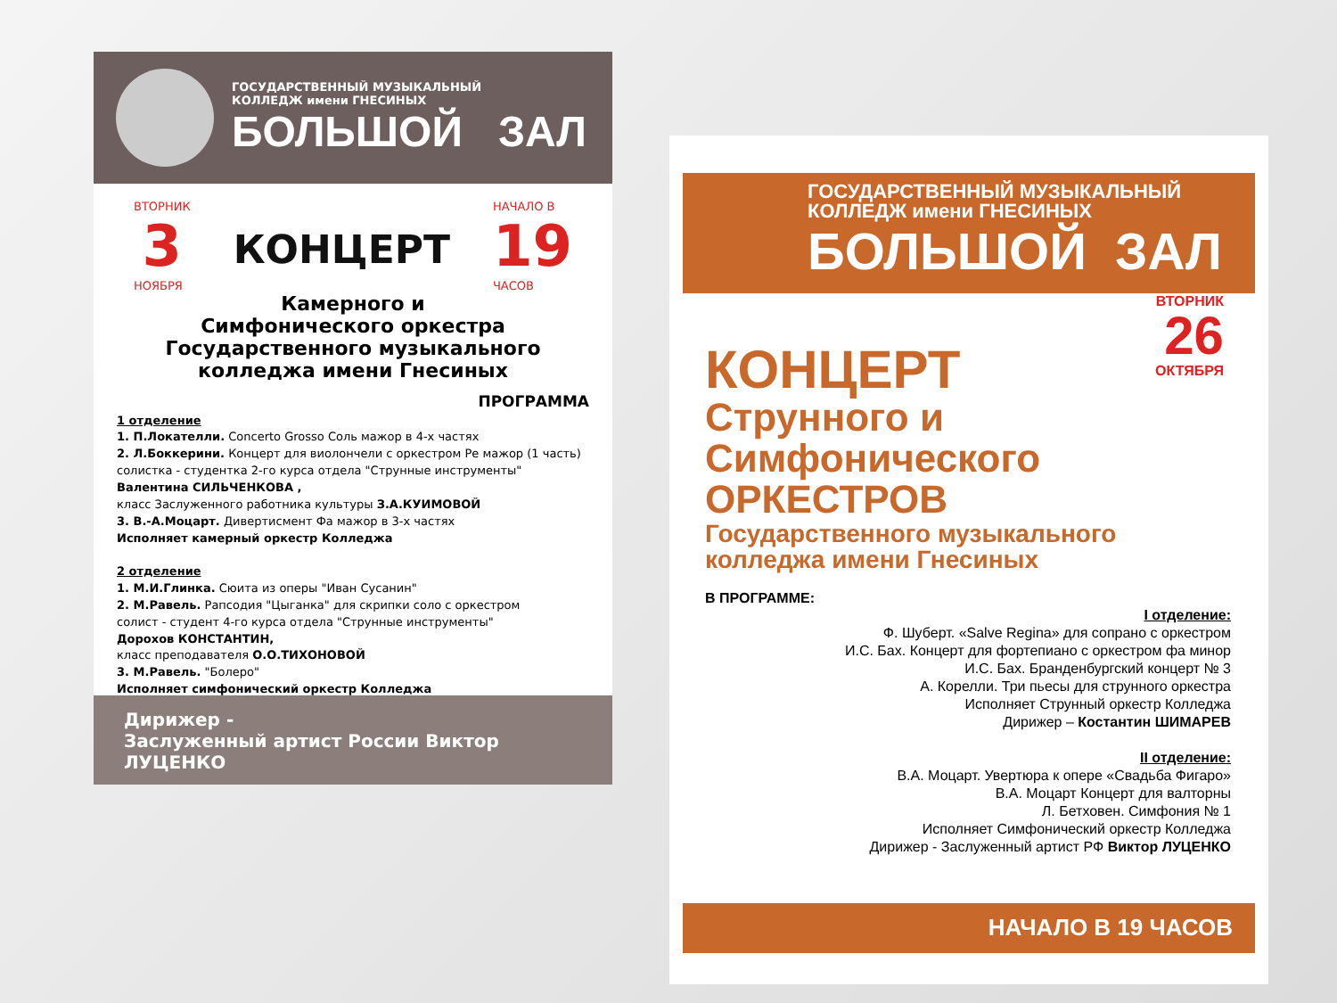ГОСУДАРСТВЕННЫЙ МУЗЫКАЛЬНЫЙ
КОЛЛЕДЖ имени ГНЕСИНЫХ
БОЛЬШОЙ ЗАЛ
ВТОРНИК
3
НОЯБРЯ
КОНЦЕРТ
НАЧАЛО В
19
ЧАСОВ
Камерного и
Симфонического оркестра
Государственного музыкального
колледжа имени Гнесиных
ПРОГРАММА
1 отделение
1. П.Локателли. Concerto Grosso Соль мажор в 4-х частях
2. Л.Боккерини. Концерт для виолончели с оркестром Ре мажор (1 часть)
солистка - студентка 2-го курса отдела "Струнные инструменты"
Валентина СИЛЬЧЕНКОВА ,
класс Заслуженного работника культуры З.А.КУИМОВОЙ
3. В.-А.Моцарт. Дивертисмент Фа мажор в 3-х частях
Исполняет камерный оркестр Колледжа
2 отделение
1. М.И.Глинка. Сюита из оперы "Иван Сусанин"
2. М.Равель. Рапсодия "Цыганка" для скрипки соло с оркестром
солист - студент 4-го курса отдела "Струнные инструменты"
Дорохов КОНСТАНТИН,
класс преподавателя О.О.ТИХОНОВОЙ
3. М.Равель. "Болеро"
Исполняет симфонический оркестр Колледжа
Дирижер -
Заслуженный артист России Виктор ЛУЦЕНКО
ГОСУДАРСТВЕННЫЙ МУЗЫКАЛЬНЫЙ
КОЛЛЕДЖ имени ГНЕСИНЫХ
БОЛЬШОЙ ЗАЛ
ВТОРНИК
26
ОКТЯБРЯ
КОНЦЕРТ
Струнного и
Симфонического
ОРКЕСТРОВ
Государственного музыкального
колледжа имени Гнесиных
В ПРОГРАММЕ:
I отделение:
Ф. Шуберт. «Salve Regina» для сопрано с оркестром
И.С. Бах. Концерт для фортепиано с оркестром фа минор
И.С. Бах. Бранденбургский концерт № 3
А. Корелли. Три пьесы для струнного оркестра
Исполняет Струнный оркестр Колледжа
Дирижер – Костантин ШИМАРЕВ
II отделение:
В.А. Моцарт. Увертюра к опере «Свадьба Фигаро»
В.А. Моцарт Концерт для валторны
Л. Бетховен. Симфония № 1
Исполняет Симфонический оркестр Колледжа
Дирижер - Заслуженный артист РФ Виктор ЛУЦЕНКО
НАЧАЛО В 19 ЧАСОВ